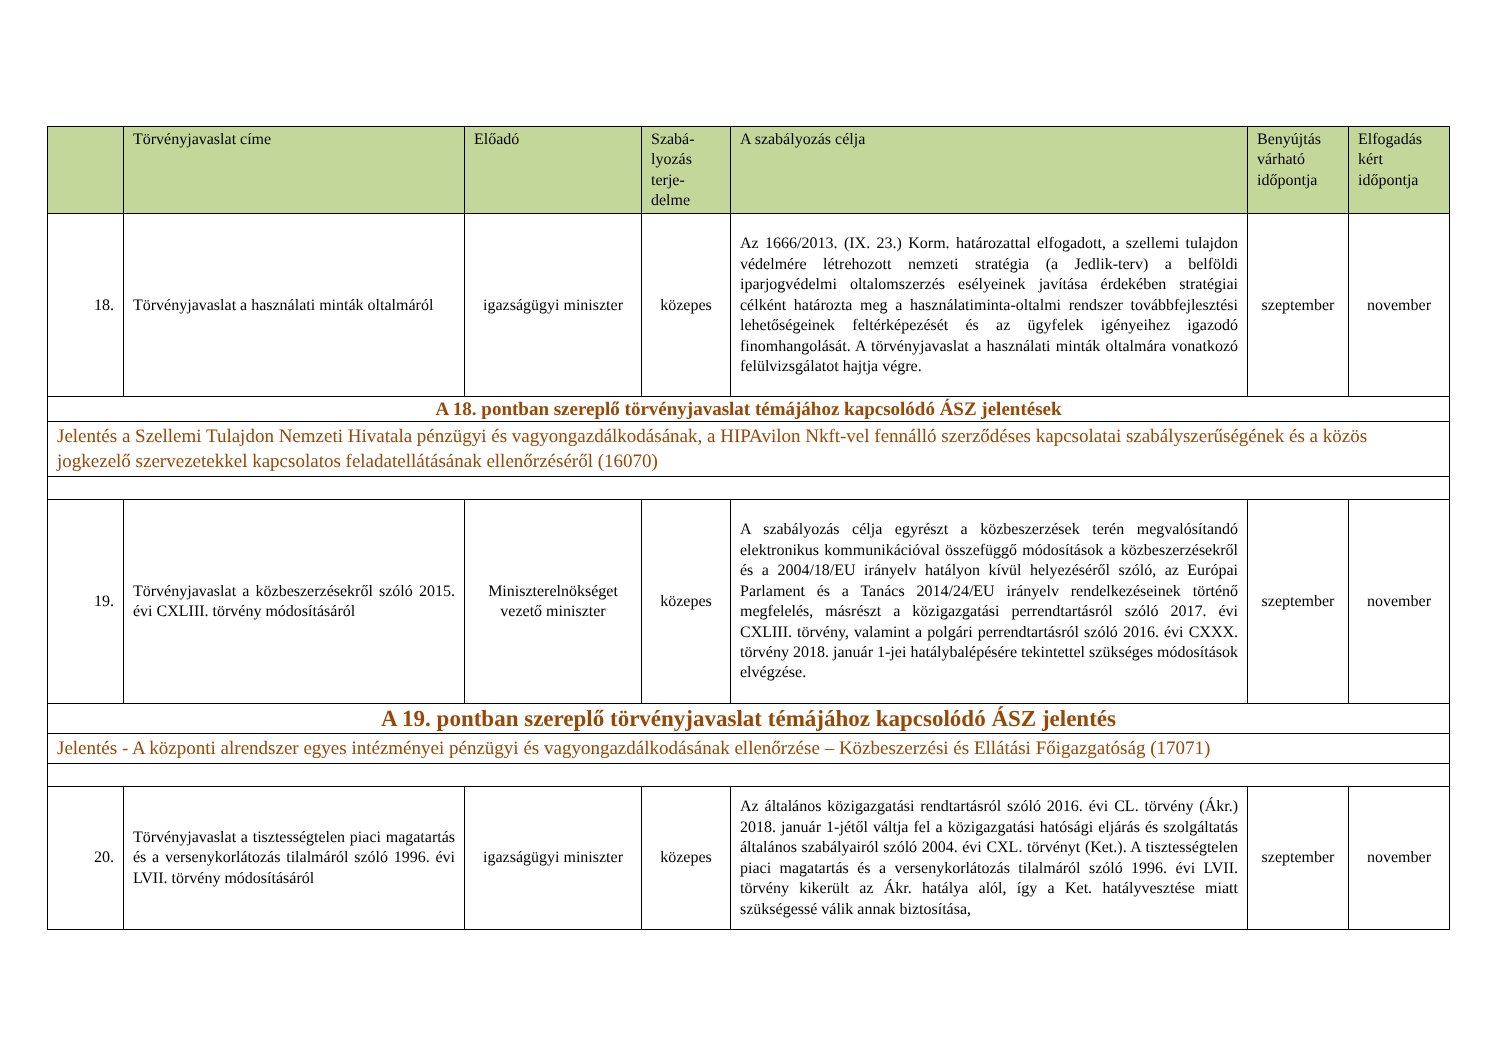| | Törvényjavaslat címe | Előadó | Szabá- lyozás terje- delme | A szabályozás célja | Benyújtás várható időpontja | Elfogadás kért időpontja |
| --- | --- | --- | --- | --- | --- | --- |
| 18. | Törvényjavaslat a használati minták oltalmáról | igazságügyi miniszter | közepes | Az 1666/2013. (IX. 23.) Korm. határozattal elfogadott, a szellemi tulajdon védelmére létrehozott nemzeti stratégia (a Jedlik-terv) a belföldi iparjogvédelmi oltalomszerzés esélyeinek javítása érdekében stratégiai célként határozta meg a használatiminta-oltalmi rendszer továbbfejlesztési lehetőségeinek feltérképezését és az ügyfelek igényeihez igazodó finomhangolását. A törvényjavaslat a használati minták oltalmára vonatkozó felülvizsgálatot hajtja végre. | szeptember | november |
| A 18. pontban szereplő törvényjavaslat témájához kapcsolódó ÁSZ jelentések | | | | | | |
| Jelentés a Szellemi Tulajdon Nemzeti Hivatala pénzügyi és vagyongazdálkodásának, a HIPAvilon Nkft-vel fennálló szerződéses kapcsolatai szabályszerűségének és a közös jogkezelő szervezetekkel kapcsolatos feladatellátásának ellenőrzéséről (16070) | | | | | | |
| 19. | Törvényjavaslat a közbeszerzésekről szóló 2015. évi CXLIII. törvény módosításáról | Miniszterelnökséget vezető miniszter | közepes | A szabályozás célja egyrészt a közbeszerzések terén megvalósítandó elektronikus kommunikációval összefüggő módosítások a közbeszerzésekről és a 2004/18/EU irányelv hatályon kívül helyezéséről szóló, az Európai Parlament és a Tanács 2014/24/EU irányelv rendelkezéseinek történő megfelelés, másrészt a közigazgatási perrendtartásról szóló 2017. évi CXLIII. törvény, valamint a polgári perrendtartásról szóló 2016. évi CXXX. törvény 2018. január 1-jei hatálybalépésére tekintettel szükséges módosítások elvégzése. | szeptember | november |
| A 19. pontban szereplő törvényjavaslat témájához kapcsolódó ÁSZ jelentés | | | | | | |
| Jelentés - A központi alrendszer egyes intézményei pénzügyi és vagyongazdálkodásának ellenőrzése – Közbeszerzési és Ellátási Főigazgatóság (17071) | | | | | | |
| 20. | Törvényjavaslat a tisztességtelen piaci magatartás és a versenykorlátozás tilalmáról szóló 1996. évi LVII. törvény módosításáról | igazságügyi miniszter | közepes | Az általános közigazgatási rendtartásról szóló 2016. évi CL. törvény (Ákr.) 2018. január 1-jétől váltja fel a közigazgatási hatósági eljárás és szolgáltatás általános szabályairól szóló 2004. évi CXL. törvényt (Ket.). A tisztességtelen piaci magatartás és a versenykorlátozás tilalmáról szóló 1996. évi LVII. törvény kikerült az Ákr. hatálya alól, így a Ket. hatályvesztése miatt szükségessé válik annak biztosítása, | szeptember | november |